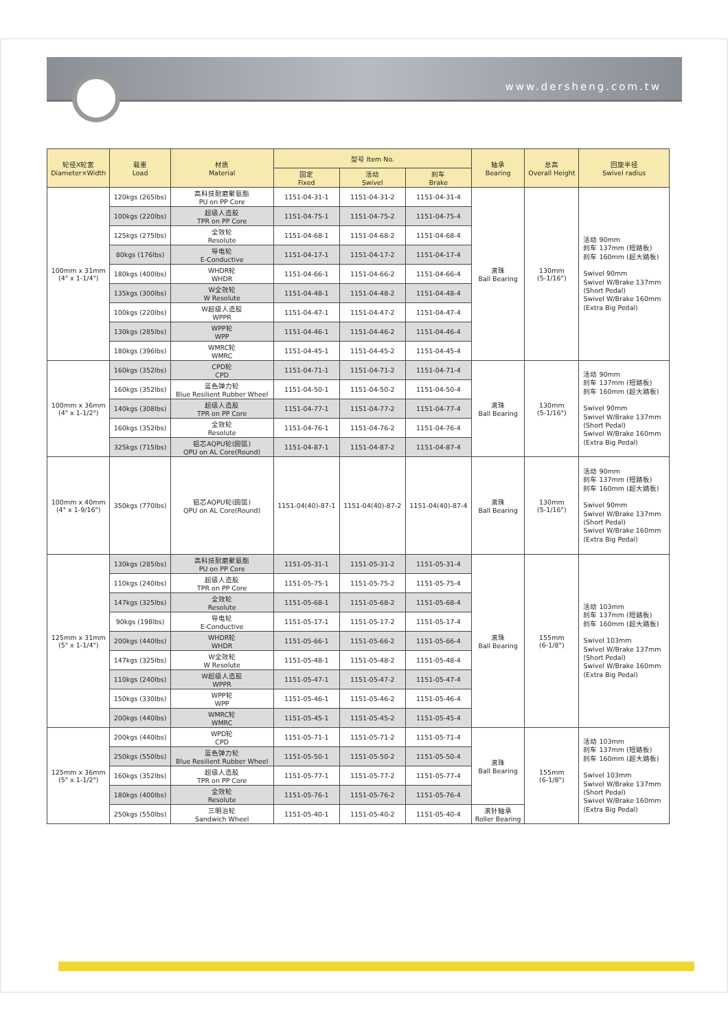www.dersheng.com.tw
| 轮径X轮宽 Diameter×Width | 载重 Load | 材质 Material | 型号 Item No. | | | 轴承 Bearing | 总高 Overall Height | 回旋半径 Swivel radius |
| --- | --- | --- | --- | --- | --- | --- | --- | --- |
| | | | 固定 Fixed | 活动 Swivel | 刹车 Brake | | | |
| 100mm x 31mm (4" x 1-1/4") | 120kgs (265lbs) | 高科技耐磨聚氨酯 PU on PP Core | 1151-04-31-1 | 1151-04-31-2 | 1151-04-31-4 | 滚珠 Ball Bearing | 130mm (5-1/16") | 活动 90mm 刹车 137mm (短踏板) 刹车 160mm (超大踏板) Swivel 90mm Swivel W/Brake 137mm (Short Pedal) Swivel W/Brake 160mm (Extra Big Pedal) |
| | 100kgs (220lbs) | 超级人造胶 TPR on PP Core | 1151-04-75-1 | 1151-04-75-2 | 1151-04-75-4 | | | |
| | 125kgs (275lbs) | 全效轮 Resolute | 1151-04-68-1 | 1151-04-68-2 | 1151-04-68-4 | | | |
| | 80kgs (176lbs) | 导电轮 E-Conductive | 1151-04-17-1 | 1151-04-17-2 | 1151-04-17-4 | | | |
| | 180kgs (400lbs) | WHDR轮 WHDR | 1151-04-66-1 | 1151-04-66-2 | 1151-04-66-4 | | | |
| | 135kgs (300lbs) | W全效轮 W Resolute | 1151-04-48-1 | 1151-04-48-2 | 1151-04-48-4 | | | |
| | 100kgs (220lbs) | W超级人造胶 WPPR | 1151-04-47-1 | 1151-04-47-2 | 1151-04-47-4 | | | |
| | 130kgs (285lbs) | WPP轮 WPP | 1151-04-46-1 | 1151-04-46-2 | 1151-04-46-4 | | | |
| | 180kgs (396lbs) | WMRC轮 WMRC | 1151-04-45-1 | 1151-04-45-2 | 1151-04-45-4 | | | |
| 100mm x 36mm (4" x 1-1/2") | 160kgs (352lbs) | CPD轮 CPD | 1151-04-71-1 | 1151-04-71-2 | 1151-04-71-4 | 滚珠 Ball Bearing | 130mm (5-1/16") | 活动 90mm 刹车 137mm (短踏板) 刹车 160mm (超大踏板) Swivel 90mm Swivel W/Brake 137mm (Short Pedal) Swivel W/Brake 160mm (Extra Big Pedal) |
| | 160kgs (352lbs) | 蓝色弹力轮 Blue Resilient Rubber Wheel | 1151-04-50-1 | 1151-04-50-2 | 1151-04-50-4 | | | |
| | 140kgs (308lbs) | 超级人造胶 TPR on PP Core | 1151-04-77-1 | 1151-04-77-2 | 1151-04-77-4 | | | |
| | 160kgs (352lbs) | 全效轮 Resolute | 1151-04-76-1 | 1151-04-76-2 | 1151-04-76-4 | | | |
| | 325kgs (715lbs) | 铝芯AQPU轮(圆弧) QPU on AL Core(Round) | 1151-04-87-1 | 1151-04-87-2 | 1151-04-87-4 | | | |
| 100mm x 40mm (4" x 1-9/16") | 350kgs (770lbs) | 铝芯AQPU轮(圆弧) QPU on AL Core(Round) | 1151-04(40)-87-1 | 1151-04(40)-87-2 | 1151-04(40)-87-4 | 滚珠 Ball Bearing | 130mm (5-1/16") | 活动 90mm 刹车 137mm (短踏板) 刹车 160mm (超大踏板) Swivel 90mm Swivel W/Brake 137mm (Short Pedal) Swivel W/Brake 160mm (Extra Big Pedal) |
| 125mm x 31mm (5" x 1-1/4") | 130kgs (285lbs) | 高科技耐磨聚氨酯 PU on PP Core | 1151-05-31-1 | 1151-05-31-2 | 1151-05-31-4 | 滚珠 Ball Bearing | 155mm (6-1/8") | 活动 103mm 刹车 137mm (短踏板) 刹车 160mm (超大踏板) Swivel 103mm Swivel W/Brake 137mm (Short Pedal) Swivel W/Brake 160mm (Extra Big Pedal) |
| | 110kgs (240lbs) | 超级人造胶 TPR on PP Core | 1151-05-75-1 | 1151-05-75-2 | 1151-05-75-4 | | | |
| | 147kgs (325lbs) | 全效轮 Resolute | 1151-05-68-1 | 1151-05-68-2 | 1151-05-68-4 | | | |
| | 90kgs (198lbs) | 导电轮 E-Conductive | 1151-05-17-1 | 1151-05-17-2 | 1151-05-17-4 | | | |
| | 200kgs (440lbs) | WHDR轮 WHDR | 1151-05-66-1 | 1151-05-66-2 | 1151-05-66-4 | | | |
| | 147kgs (325lbs) | W全效轮 W Resolute | 1151-05-48-1 | 1151-05-48-2 | 1151-05-48-4 | | | |
| | 110kgs (240lbs) | W超级人造胶 WPPR | 1151-05-47-1 | 1151-05-47-2 | 1151-05-47-4 | | | |
| | 150kgs (330lbs) | WPP轮 WPP | 1151-05-46-1 | 1151-05-46-2 | 1151-05-46-4 | | | |
| | 200kgs (440lbs) | WMRC轮 WMRC | 1151-05-45-1 | 1151-05-45-2 | 1151-05-45-4 | | | |
| 125mm x 36mm (5" x 1-1/2") | 200kgs (440lbs) | WPD轮 CPD | 1151-05-71-1 | 1151-05-71-2 | 1151-05-71-4 | 滚珠 Ball Bearing | 155mm (6-1/8") | 活动 103mm 刹车 137mm (短踏板) 刹车 160mm (超大踏板) Swivel 103mm Swivel W/Brake 137mm (Short Pedal) Swivel W/Brake 160mm (Extra Big Pedal) |
| | 250kgs (550lbs) | 蓝色弹力轮 Blue Resilient Rubber Wheel | 1151-05-50-1 | 1151-05-50-2 | 1151-05-50-4 | | | |
| | 160kgs (352lbs) | 超级人造胶 TPR on PP Core | 1151-05-77-1 | 1151-05-77-2 | 1151-05-77-4 | | | |
| | 180kgs (400lbs) | 全效轮 Resolute | 1151-05-76-1 | 1151-05-76-2 | 1151-05-76-4 | | | |
| | 250kgs (550lbs) | 三明治轮 Sandwich Wheel | 1151-05-40-1 | 1151-05-40-2 | 1151-05-40-4 | 滚针轴承 Roller Bearing | | |